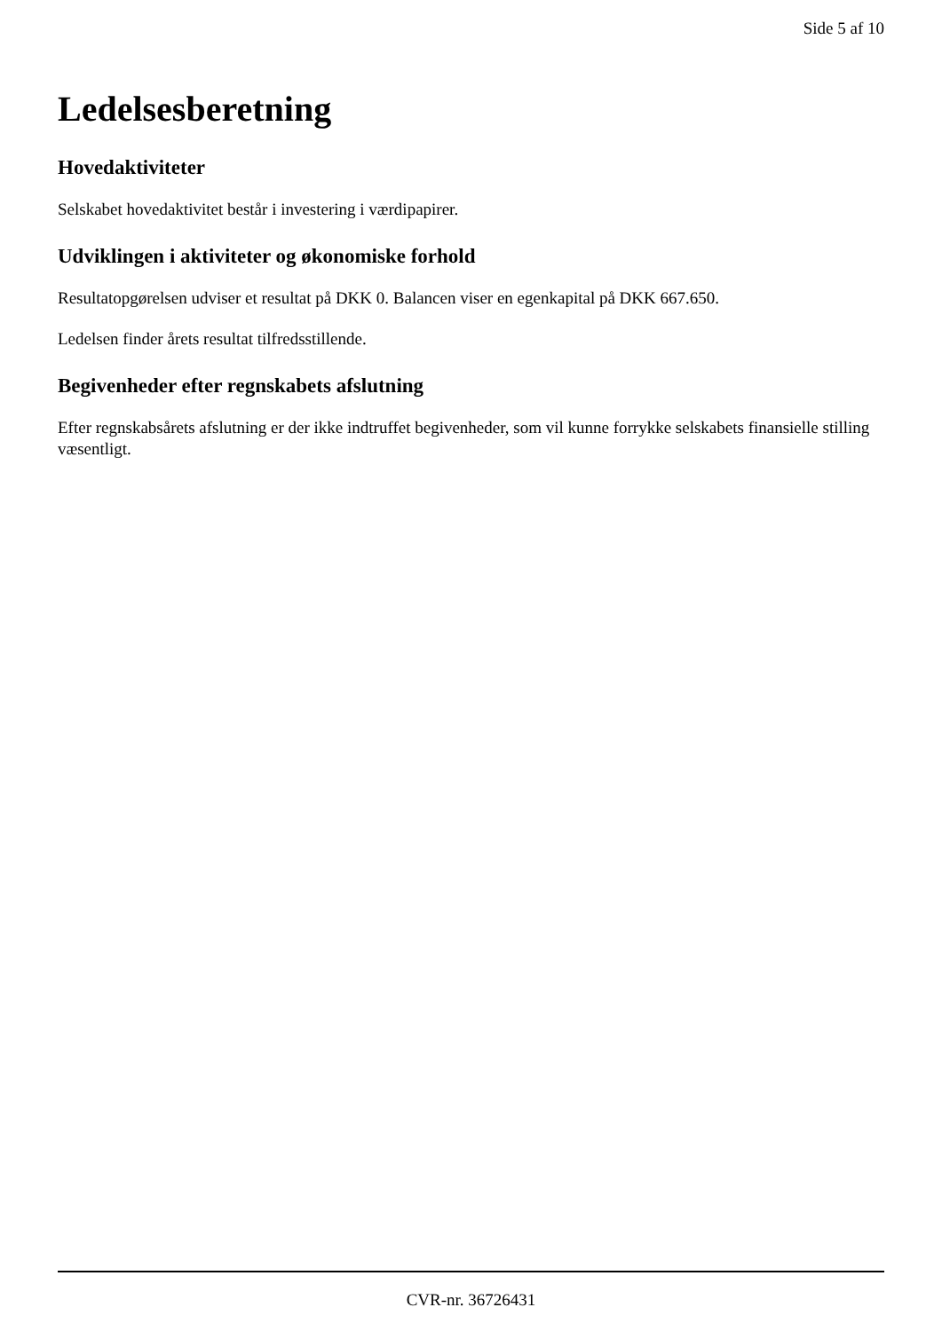Side 5 af 10
Ledelsesberetning
Hovedaktiviteter
Selskabet hovedaktivitet består i investering i værdipapirer.
Udviklingen i aktiviteter og økonomiske forhold
Resultatopgørelsen udviser et resultat på DKK 0. Balancen viser en egenkapital på DKK 667.650.
Ledelsen finder årets resultat tilfredsstillende.
Begivenheder efter regnskabets afslutning
Efter regnskabsårets afslutning er der ikke indtruffet begivenheder, som vil kunne forrykke selskabets finansielle stilling væsentligt.
CVR-nr. 36726431